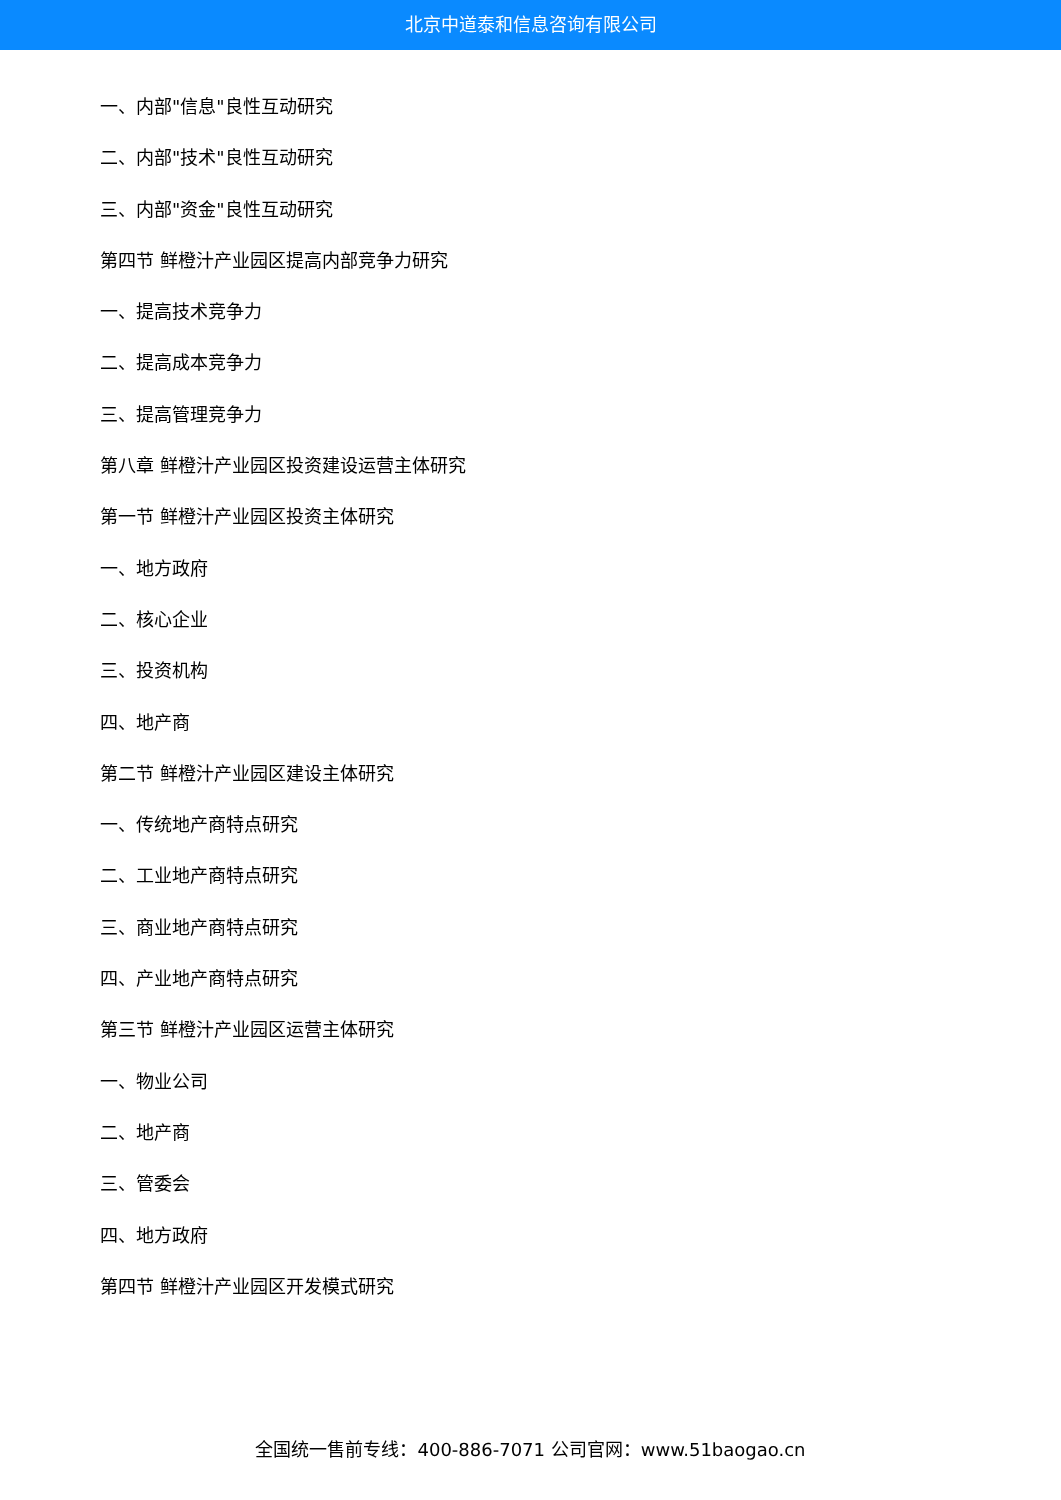北京中道泰和信息咨询有限公司
一、内部"信息"良性互动研究
二、内部"技术"良性互动研究
三、内部"资金"良性互动研究
第四节 鲜橙汁产业园区提高内部竞争力研究
一、提高技术竞争力
二、提高成本竞争力
三、提高管理竞争力
第八章 鲜橙汁产业园区投资建设运营主体研究
第一节 鲜橙汁产业园区投资主体研究
一、地方政府
二、核心企业
三、投资机构
四、地产商
第二节 鲜橙汁产业园区建设主体研究
一、传统地产商特点研究
二、工业地产商特点研究
三、商业地产商特点研究
四、产业地产商特点研究
第三节 鲜橙汁产业园区运营主体研究
一、物业公司
二、地产商
三、管委会
四、地方政府
第四节 鲜橙汁产业园区开发模式研究
全国统一售前专线：400-886-7071 公司官网：www.51baogao.cn